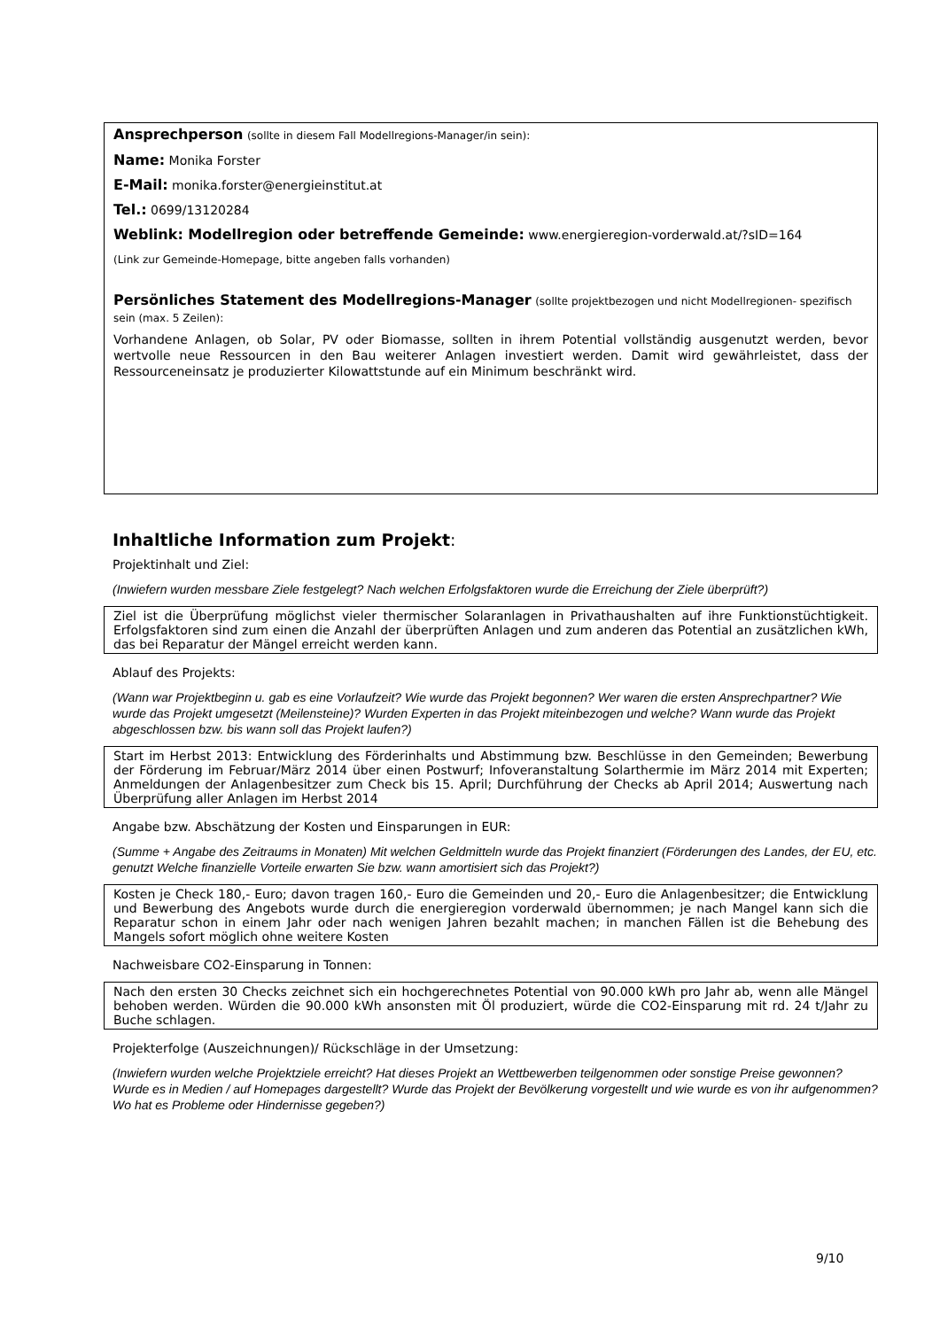Ansprechperson (sollte in diesem Fall Modellregions-Manager/in sein):
Name: Monika Forster
E-Mail: monika.forster@energieinstitut.at
Tel.: 0699/13120284
Weblink: Modellregion oder betreffende Gemeinde: www.energieregion-vorderwald.at/?sID=164
(Link zur Gemeinde-Homepage, bitte angeben falls vorhanden)
Persönliches Statement des Modellregions-Manager (sollte projektbezogen und nicht Modellregionen- spezifisch sein (max. 5 Zeilen):
Vorhandene Anlagen, ob Solar, PV oder Biomasse, sollten in ihrem Potential vollständig ausgenutzt werden, bevor wertvolle neue Ressourcen in den Bau weiterer Anlagen investiert werden. Damit wird gewährleistet, dass der Ressourceneinsatz je produzierter Kilowattstunde auf ein Minimum beschränkt wird.
Inhaltliche Information zum Projekt:
Projektinhalt und Ziel:
(Inwiefern wurden messbare Ziele festgelegt? Nach welchen Erfolgsfaktoren wurde die Erreichung der Ziele überprüft?)
Ziel ist die Überprüfung möglichst vieler thermischer Solaranlagen in Privathaushalten auf ihre Funktionstüchtigkeit. Erfolgsfaktoren sind zum einen die Anzahl der überprüften Anlagen und zum anderen das Potential an zusätzlichen kWh, das bei Reparatur der Mängel erreicht werden kann.
Ablauf des Projekts:
(Wann war Projektbeginn u. gab es eine Vorlaufzeit? Wie wurde das Projekt begonnen? Wer waren die ersten Ansprechpartner? Wie wurde das Projekt umgesetzt (Meilensteine)? Wurden Experten in das Projekt miteinbezogen und welche? Wann wurde das Projekt abgeschlossen bzw. bis wann soll das Projekt laufen?)
Start im Herbst 2013: Entwicklung des Förderinhalts und Abstimmung bzw. Beschlüsse in den Gemeinden; Bewerbung der Förderung im Februar/März 2014 über einen Postwurf; Infoveranstaltung Solarthermie im März 2014 mit Experten; Anmeldungen der Anlagenbesitzer zum Check bis 15. April; Durchführung der Checks ab April 2014; Auswertung nach Überprüfung aller Anlagen im Herbst 2014
Angabe bzw. Abschätzung der Kosten und Einsparungen in EUR:
(Summe + Angabe des Zeitraums in Monaten) Mit welchen Geldmitteln wurde das Projekt finanziert (Förderungen des Landes, der EU, etc. genutzt Welche finanzielle Vorteile erwarten Sie bzw. wann amortisiert sich das Projekt?)
Kosten je Check 180,- Euro; davon tragen 160,- Euro die Gemeinden und 20,- Euro die Anlagenbesitzer; die Entwicklung und Bewerbung des Angebots wurde durch die energieregion vorderwald übernommen; je nach Mangel kann sich die Reparatur schon in einem Jahr oder nach wenigen Jahren bezahlt machen; in manchen Fällen ist die Behebung des Mangels sofort möglich ohne weitere Kosten
Nachweisbare CO2-Einsparung in Tonnen:
Nach den ersten 30 Checks zeichnet sich ein hochgerechnetes Potential von 90.000 kWh pro Jahr ab, wenn alle Mängel behoben werden. Würden die 90.000 kWh ansonsten mit Öl produziert, würde die CO2-Einsparung mit rd. 24 t/Jahr zu Buche schlagen.
Projekterfolge (Auszeichnungen)/ Rückschläge in der Umsetzung:
(Inwiefern wurden welche Projektziele erreicht? Hat dieses Projekt an Wettbewerben teilgenommen oder sonstige Preise gewonnen? Wurde es in Medien / auf Homepages dargestellt? Wurde das Projekt der Bevölkerung vorgestellt und wie wurde es von ihr aufgenommen? Wo hat es Probleme oder Hindernisse gegeben?)
9/10